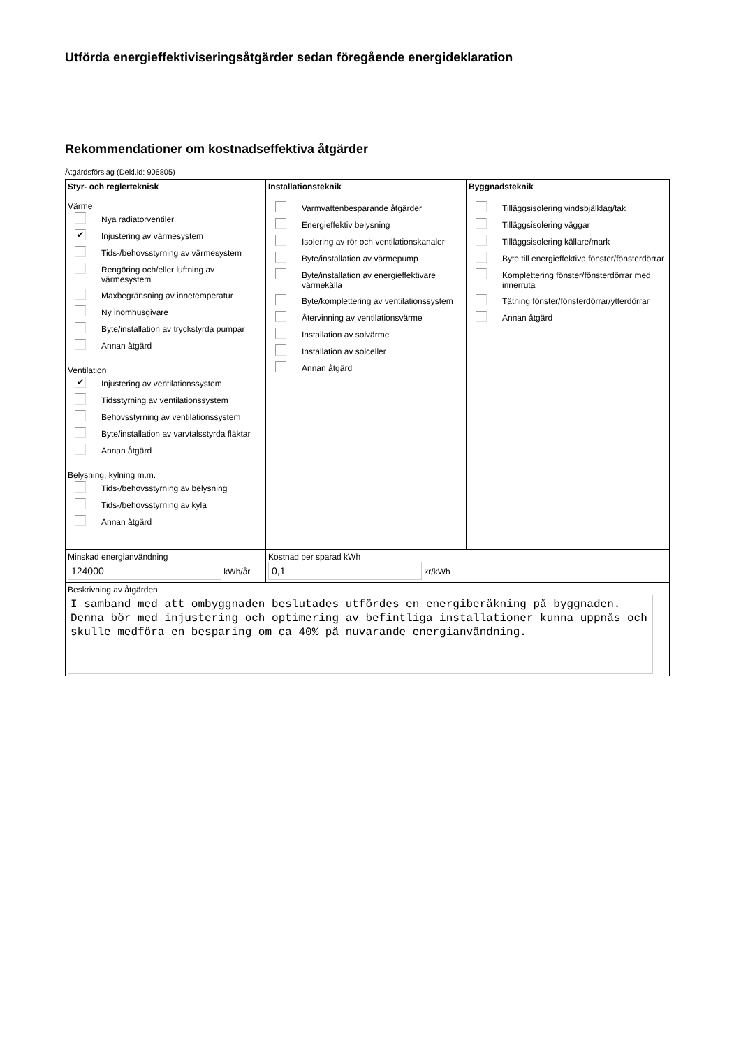Utförda energieffektiviseringsåtgärder sedan föregående energideklaration
Rekommendationer om kostnadseffektiva åtgärder
Åtgärdsförslag (Dekl.id: 906805)
| Styr- och reglerteknisk Värme Nya radiatorventiler ✔ Injustering av värmesystem Tids-/behovsstyrning av värmesystem Rengöring och/eller luftning av värmesystem Maxbegränsning av innetemperatur Ny inomhusgivare Byte/installation av tryckstyrda pumpar Annan åtgärd Ventilation ✔ Injustering av ventilationssystem Tidsstyrning av ventilationssystem Behovsstyrning av ventilationssystem Byte/installation av varvtalsstyrda fläktar Annan åtgärd Belysning, kylning m.m. Tids-/behovsstyrning av belysning Tids-/behovsstyrning av kyla Annan åtgärd | Installationsteknik Varmvattenbesparande åtgärder Energieffektiv belysning Isolering av rör och ventilationskanaler Byte/installation av värmepump Byte/installation av energieffektivare värmekälla Byte/komplettering av ventilationssystem Återvinning av ventilationsvärme Installation av solvärme Installation av solceller Annan åtgärd | Byggnadsteknik Tilläggsisolering vindsbjälklag/tak Tilläggsisolering väggar Tilläggsisolering källare/mark Byte till energieffektiva fönster/fönsterdörrar Komplettering fönster/fönsterdörrar med innerruta Tätning fönster/fönsterdörrar/ytterdörrar Annan åtgärd |
| Minskad energianvändning 124000 kWh/år | Kostnad per sparad kWh 0,1 kr/kWh | |
| Beskrivning av åtgärden I samband med att ombyggnaden beslutades utfördes en energiberäkning på byggnaden. Denna bör med injustering och optimering av befintliga installationer kunna uppnås och skulle medföra en besparing om ca 40% på nuvarande energianvändning. | | |